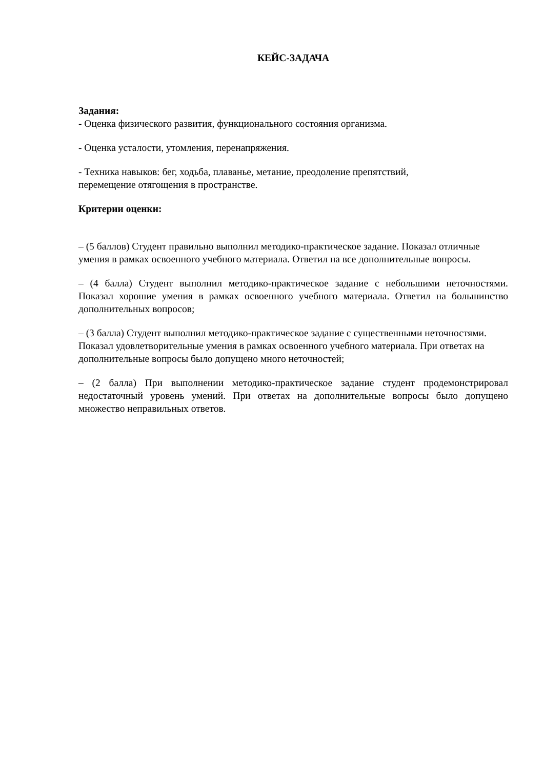КЕЙС-ЗАДАЧА
Задания:
- Оценка физического развития, функционального состояния организма.
- Оценка усталости, утомления, перенапряжения.
- Техника навыков: бег, ходьба, плаванье, метание, преодоление препятствий,
перемещение отягощения в пространстве.
Критерии оценки:
– (5 баллов) Студент правильно выполнил методико-практическое задание. Показал отличные умения в рамках освоенного учебного материала. Ответил на все дополнительные вопросы.
– (4 балла) Студент выполнил методико-практическое задание с небольшими неточностями. Показал хорошие умения в рамках освоенного учебного материала. Ответил на большинство дополнительных вопросов;
– (3 балла) Студент выполнил методико-практическое задание с существенными неточностями. Показал удовлетворительные умения в рамках освоенного учебного материала. При ответах на дополнительные вопросы было допущено много неточностей;
– (2 балла) При выполнении методико-практическое задание студент продемонстрировал недостаточный уровень умений. При ответах на дополнительные вопросы было допущено множество неправильных ответов.